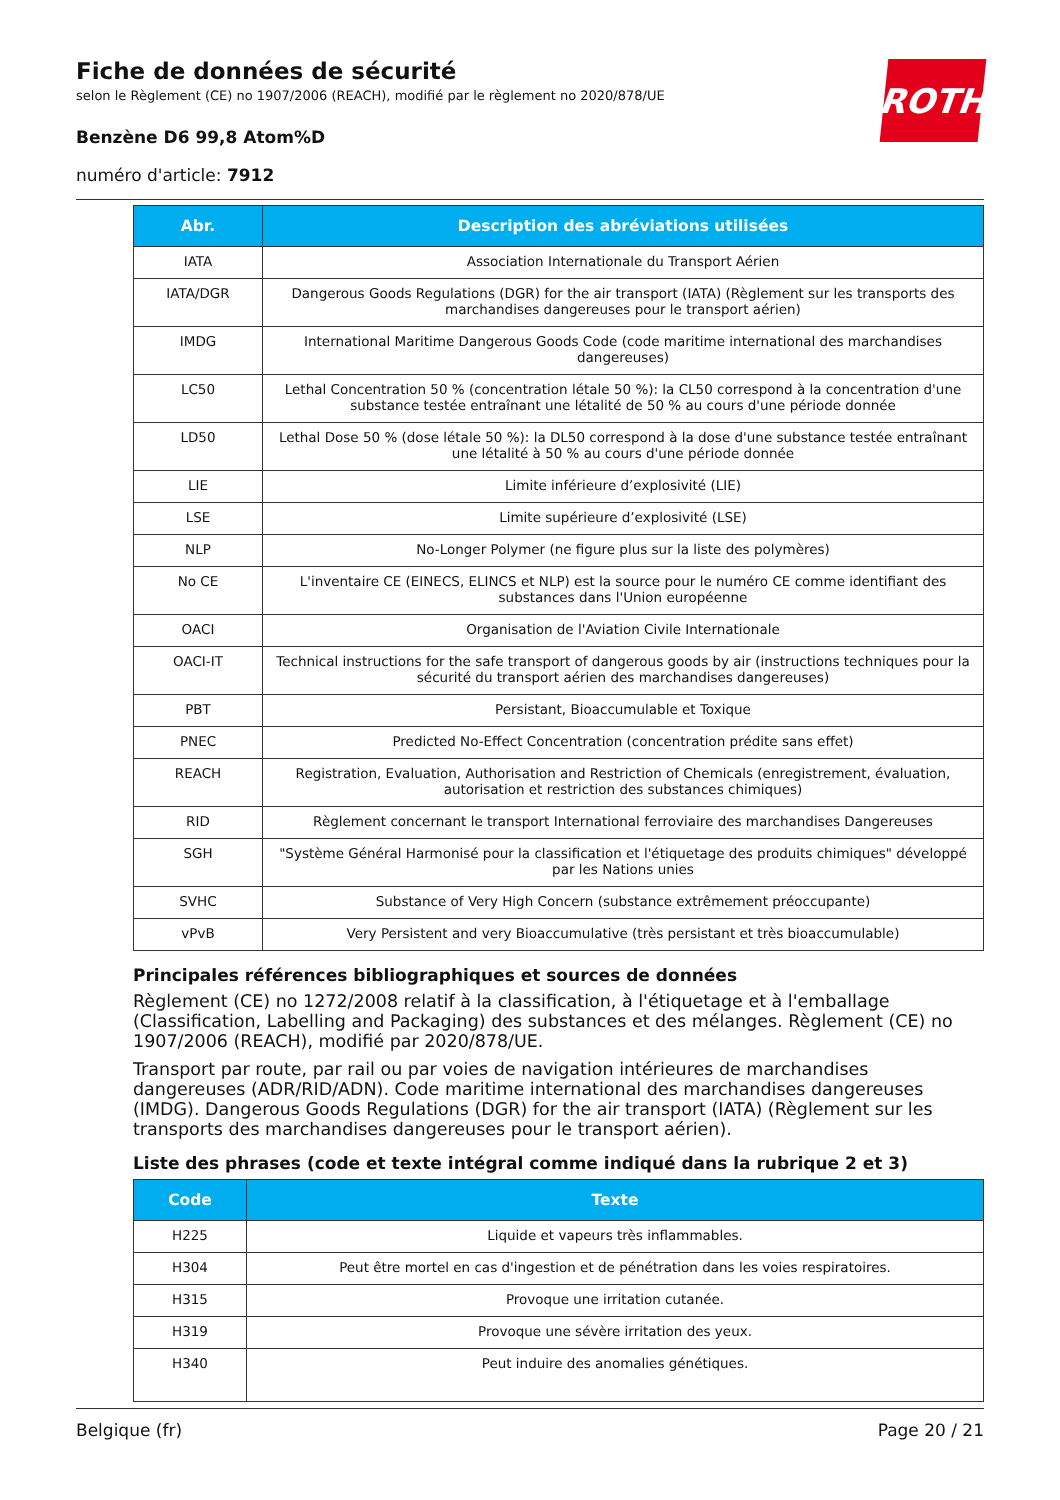Fiche de données de sécurité
selon le Règlement (CE) no 1907/2006 (REACH), modifié par le règlement no 2020/878/UE
Benzène D6 99,8 Atom%D
numéro d'article: 7912
ROTH
| Abr. | Description des abréviations utilisées |
| --- | --- |
| IATA | Association Internationale du Transport Aérien |
| IATA/DGR | Dangerous Goods Regulations (DGR) for the air transport (IATA) (Règlement sur les transports des marchandises dangereuses pour le transport aérien) |
| IMDG | International Maritime Dangerous Goods Code (code maritime international des marchandises dangereuses) |
| LC50 | Lethal Concentration 50 % (concentration létale 50 %): la CL50 correspond à la concentration d'une substance testée entraînant une létalité de 50 % au cours d'une période donnée |
| LD50 | Lethal Dose 50 % (dose létale 50 %): la DL50 correspond à la dose d'une substance testée entraînant une létalité à 50 % au cours d'une période donnée |
| LIE | Limite inférieure d’explosivité (LIE) |
| LSE | Limite supérieure d’explosivité (LSE) |
| NLP | No-Longer Polymer (ne figure plus sur la liste des polymères) |
| No CE | L'inventaire CE (EINECS, ELINCS et NLP) est la source pour le numéro CE comme identifiant des substances dans l'Union européenne |
| OACI | Organisation de l'Aviation Civile Internationale |
| OACI-IT | Technical instructions for the safe transport of dangerous goods by air (instructions techniques pour la sécurité du transport aérien des marchandises dangereuses) |
| PBT | Persistant, Bioaccumulable et Toxique |
| PNEC | Predicted No-Effect Concentration (concentration prédite sans effet) |
| REACH | Registration, Evaluation, Authorisation and Restriction of Chemicals (enregistrement, évaluation, autorisation et restriction des substances chimiques) |
| RID | Règlement concernant le transport International ferroviaire des marchandises Dangereuses |
| SGH | "Système Général Harmonisé pour la classification et l'étiquetage des produits chimiques" développé par les Nations unies |
| SVHC | Substance of Very High Concern (substance extrêmement préoccupante) |
| vPvB | Very Persistent and very Bioaccumulative (très persistant et très bioaccumulable) |
Principales références bibliographiques et sources de données
Règlement (CE) no 1272/2008 relatif à la classification, à l'étiquetage et à l'emballage (Classification, Labelling and Packaging) des substances et des mélanges. Règlement (CE) no 1907/2006 (REACH), modifié par 2020/878/UE.
Transport par route, par rail ou par voies de navigation intérieures de marchandises dangereuses (ADR/RID/ADN). Code maritime international des marchandises dangereuses (IMDG). Dangerous Goods Regulations (DGR) for the air transport (IATA) (Règlement sur les transports des marchandises dangereuses pour le transport aérien).
Liste des phrases (code et texte intégral comme indiqué dans la rubrique 2 et 3)
| Code | Texte |
| --- | --- |
| H225 | Liquide et vapeurs très inflammables. |
| H304 | Peut être mortel en cas d'ingestion et de pénétration dans les voies respiratoires. |
| H315 | Provoque une irritation cutanée. |
| H319 | Provoque une sévère irritation des yeux. |
| H340 | Peut induire des anomalies génétiques. |
Belgique (fr) Page 20 / 21